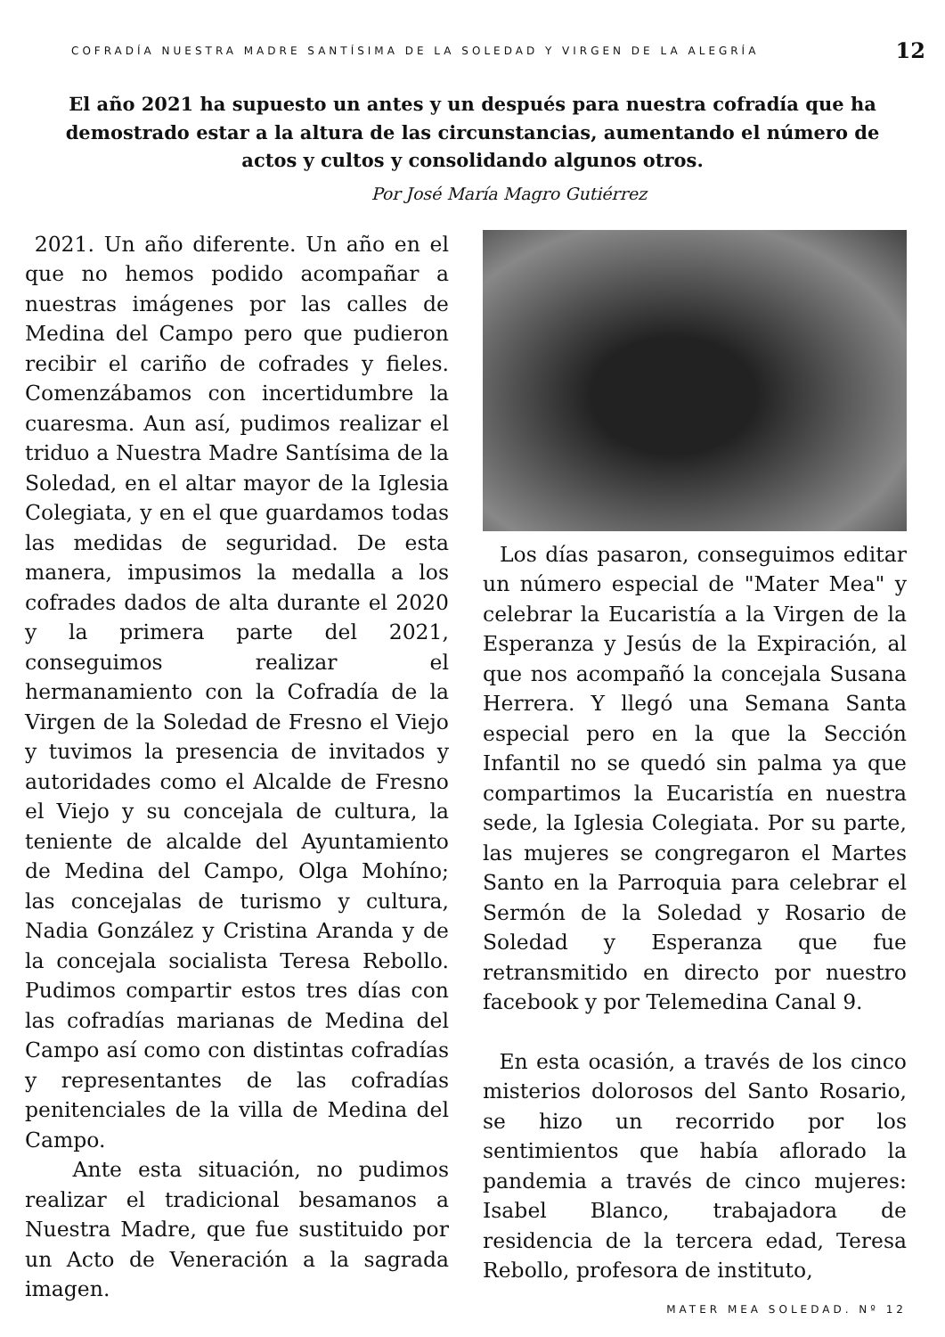COFRADÍA NUESTRA MADRE SANTÍSIMA DE LA SOLEDAD Y VIRGEN DE LA ALEGRÍA 12
El año 2021 ha supuesto un antes y un después para nuestra cofradía que ha demostrado estar a la altura de las circunstancias, aumentando el número de actos y cultos y consolidando algunos otros.
Por José María Magro Gutiérrez
2021. Un año diferente. Un año en el que no hemos podido acompañar a nuestras imágenes por las calles de Medina del Campo pero que pudieron recibir el cariño de cofrades y fieles. Comenzábamos con incertidumbre la cuaresma. Aun así, pudimos realizar el triduo a Nuestra Madre Santísima de la Soledad, en el altar mayor de la Iglesia Colegiata, y en el que guardamos todas las medidas de seguridad. De esta manera, impusimos la medalla a los cofrades dados de alta durante el 2020 y la primera parte del 2021, conseguimos realizar el hermanamiento con la Cofradía de la Virgen de la Soledad de Fresno el Viejo y tuvimos la presencia de invitados y autoridades como el Alcalde de Fresno el Viejo y su concejala de cultura, la teniente de alcalde del Ayuntamiento de Medina del Campo, Olga Mohíno; las concejalas de turismo y cultura, Nadia González y Cristina Aranda y de la concejala socialista Teresa Rebollo. Pudimos compartir estos tres días con las cofradías marianas de Medina del Campo así como con distintas cofradías y representantes de las cofradías penitenciales de la villa de Medina del Campo.
Ante esta situación, no pudimos realizar el tradicional besamanos a Nuestra Madre, que fue sustituido por un Acto de Veneración a la sagrada imagen.
Los días pasaron, conseguimos editar un número especial de "Mater Mea" y celebrar la Eucaristía a la Virgen de la Esperanza y Jesús de la Expiración, al que nos acompañó la concejala Susana Herrera. Y llegó una Semana Santa especial pero en la que la Sección Infantil no se quedó sin palma ya que compartimos la Eucaristía en nuestra sede, la Iglesia Colegiata. Por su parte, las mujeres se congregaron el Martes Santo en la Parroquia para celebrar el Sermón de la Soledad y Rosario de Soledad y Esperanza que fue retransmitido en directo por nuestro facebook y por Telemedina Canal 9.
En esta ocasión, a través de los cinco misterios dolorosos del Santo Rosario, se hizo un recorrido por los sentimientos que había aflorado la pandemia a través de cinco mujeres: Isabel Blanco, trabajadora de residencia de la tercera edad, Teresa Rebollo, profesora de instituto,
MATER MEA SOLEDAD. Nº 12